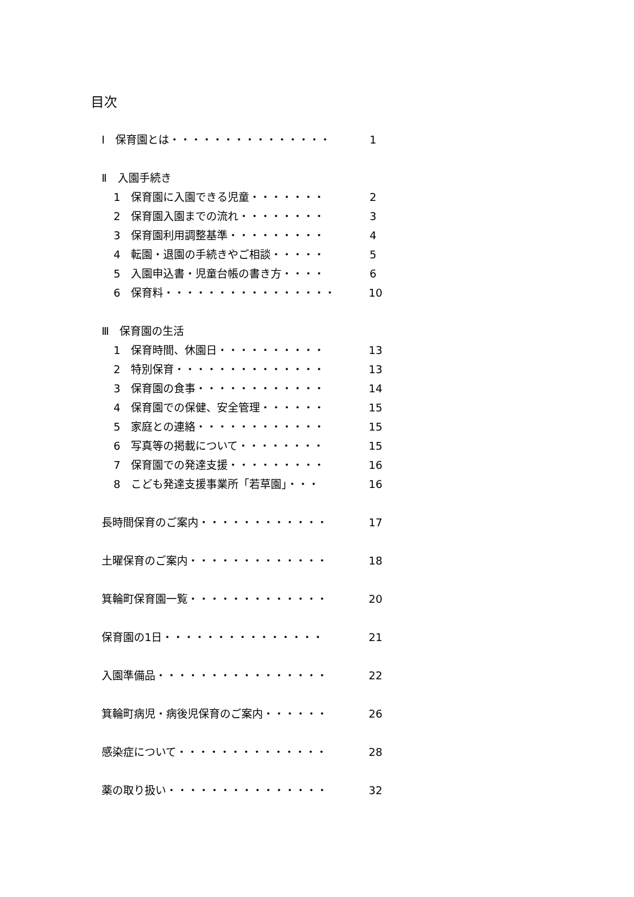目次
Ⅰ　保育園とは・・・・・・・・・・・・・・・ 1
Ⅱ　入園手続き
1　保育園に入園できる児童・・・・・・・ 2
2　保育園入園までの流れ・・・・・・・・ 3
3　保育園利用調整基準・・・・・・・・・ 4
4　転園・退園の手続きやご相談・・・・・ 5
5　入園申込書・児童台帳の書き方・・・・ 6
6　保育料・・・・・・・・・・・・・・・・ 10
Ⅲ　保育園の生活
1　保育時間、休園日・・・・・・・・・・ 13
2　特別保育・・・・・・・・・・・・・・ 13
3　保育園の食事・・・・・・・・・・・・ 14
4　保育園での保健、安全管理・・・・・・ 15
5　家庭との連絡・・・・・・・・・・・・ 15
6　写真等の掲載について・・・・・・・・ 15
7　保育園での発達支援・・・・・・・・・ 16
8　こども発達支援事業所「若草園」・・・ 16
長時間保育のご案内・・・・・・・・・・・・ 17
土曜保育のご案内・・・・・・・・・・・・・ 18
箕輪町保育園一覧・・・・・・・・・・・・・ 20
保育園の1日・・・・・・・・・・・・・・・ 21
入園準備品・・・・・・・・・・・・・・・・ 22
箕輪町病児・病後児保育のご案内・・・・・・ 26
感染症について・・・・・・・・・・・・・・ 28
薬の取り扱い・・・・・・・・・・・・・・・ 32